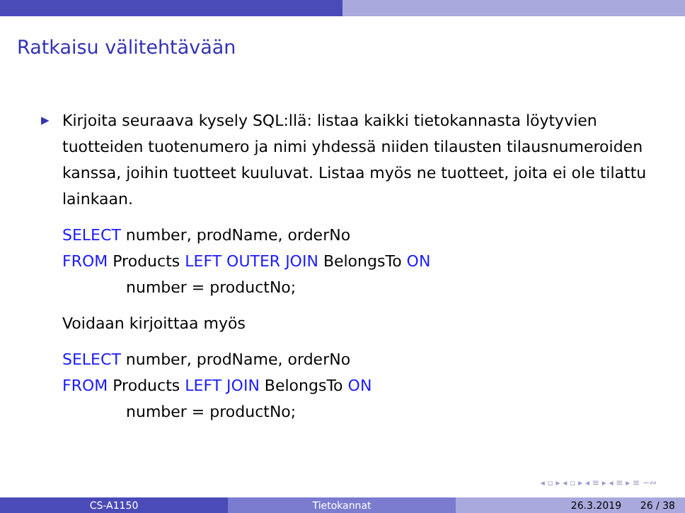Ratkaisu välitehtävään
▶ Kirjoita seuraava kysely SQL:llä: listaa kaikki tietokannasta löytyvien tuotteiden tuotenumero ja nimi yhdessä niiden tilausten tilausnumeroiden kanssa, joihin tuotteet kuuluvat. Listaa myös ne tuotteet, joita ei ole tilattu lainkaan.
SELECT number, prodName, orderNo
FROM Products LEFT OUTER JOIN BelongsTo ON
number = productNo;
Voidaan kirjoittaa myös
SELECT number, prodName, orderNo
FROM Products LEFT JOIN BelongsTo ON
number = productNo;
◂ ▫ ▸ ◂ ▫ ▸ ◂ ≡ ▸ ◂ ≡ ▸ ≡ ∽∾
CS-A1150 Tietokannat 26.3.2019 26 / 38